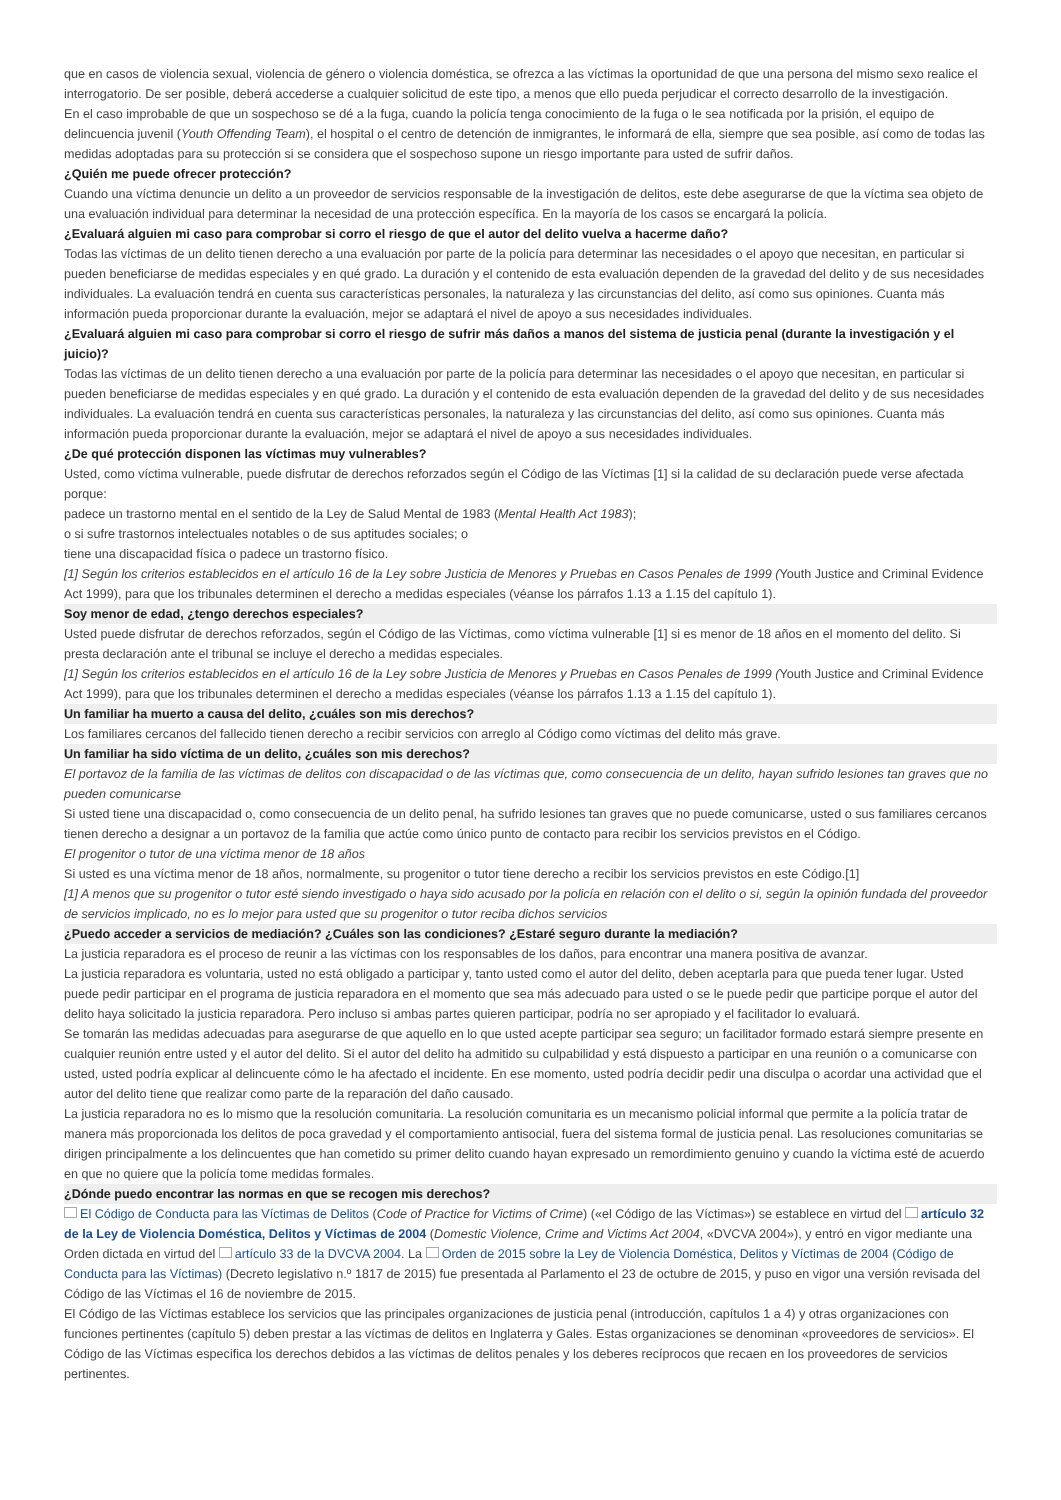que en casos de violencia sexual, violencia de género o violencia doméstica, se ofrezca a las víctimas la oportunidad de que una persona del mismo sexo realice el interrogatorio. De ser posible, deberá accederse a cualquier solicitud de este tipo, a menos que ello pueda perjudicar el correcto desarrollo de la investigación.
En el caso improbable de que un sospechoso se dé a la fuga, cuando la policía tenga conocimiento de la fuga o le sea notificada por la prisión, el equipo de delincuencia juvenil (Youth Offending Team), el hospital o el centro de detención de inmigrantes, le informará de ella, siempre que sea posible, así como de todas las medidas adoptadas para su protección si se considera que el sospechoso supone un riesgo importante para usted de sufrir daños.
¿Quién me puede ofrecer protección?
Cuando una víctima denuncie un delito a un proveedor de servicios responsable de la investigación de delitos, este debe asegurarse de que la víctima sea objeto de una evaluación individual para determinar la necesidad de una protección específica. En la mayoría de los casos se encargará la policía.
¿Evaluará alguien mi caso para comprobar si corro el riesgo de que el autor del delito vuelva a hacerme daño?
Todas las víctimas de un delito tienen derecho a una evaluación por parte de la policía para determinar las necesidades o el apoyo que necesitan, en particular si pueden beneficiarse de medidas especiales y en qué grado. La duración y el contenido de esta evaluación dependen de la gravedad del delito y de sus necesidades individuales. La evaluación tendrá en cuenta sus características personales, la naturaleza y las circunstancias del delito, así como sus opiniones. Cuanta más información pueda proporcionar durante la evaluación, mejor se adaptará el nivel de apoyo a sus necesidades individuales.
¿Evaluará alguien mi caso para comprobar si corro el riesgo de sufrir más daños a manos del sistema de justicia penal (durante la investigación y el juicio)?
Todas las víctimas de un delito tienen derecho a una evaluación por parte de la policía para determinar las necesidades o el apoyo que necesitan, en particular si pueden beneficiarse de medidas especiales y en qué grado. La duración y el contenido de esta evaluación dependen de la gravedad del delito y de sus necesidades individuales. La evaluación tendrá en cuenta sus características personales, la naturaleza y las circunstancias del delito, así como sus opiniones. Cuanta más información pueda proporcionar durante la evaluación, mejor se adaptará el nivel de apoyo a sus necesidades individuales.
¿De qué protección disponen las víctimas muy vulnerables?
Usted, como víctima vulnerable, puede disfrutar de derechos reforzados según el Código de las Víctimas [1] si la calidad de su declaración puede verse afectada porque:
padece un trastorno mental en el sentido de la Ley de Salud Mental de 1983 (Mental Health Act 1983);
o si sufre trastornos intelectuales notables o de sus aptitudes sociales; o
tiene una discapacidad física o padece un trastorno físico.
[1] Según los criterios establecidos en el artículo 16 de la Ley sobre Justicia de Menores y Pruebas en Casos Penales de 1999 (Youth Justice and Criminal Evidence Act 1999), para que los tribunales determinen el derecho a medidas especiales (véanse los párrafos 1.13 a 1.15 del capítulo 1).
Soy menor de edad, ¿tengo derechos especiales?
Usted puede disfrutar de derechos reforzados, según el Código de las Víctimas, como víctima vulnerable [1] si es menor de 18 años en el momento del delito. Si presta declaración ante el tribunal se incluye el derecho a medidas especiales.
[1] Según los criterios establecidos en el artículo 16 de la Ley sobre Justicia de Menores y Pruebas en Casos Penales de 1999 (Youth Justice and Criminal Evidence Act 1999), para que los tribunales determinen el derecho a medidas especiales (véanse los párrafos 1.13 a 1.15 del capítulo 1).
Un familiar ha muerto a causa del delito, ¿cuáles son mis derechos?
Los familiares cercanos del fallecido tienen derecho a recibir servicios con arreglo al Código como víctimas del delito más grave.
Un familiar ha sido víctima de un delito, ¿cuáles son mis derechos?
El portavoz de la familia de las víctimas de delitos con discapacidad o de las víctimas que, como consecuencia de un delito, hayan sufrido lesiones tan graves que no pueden comunicarse
Si usted tiene una discapacidad o, como consecuencia de un delito penal, ha sufrido lesiones tan graves que no puede comunicarse, usted o sus familiares cercanos tienen derecho a designar a un portavoz de la familia que actúe como único punto de contacto para recibir los servicios previstos en el Código.
El progenitor o tutor de una víctima menor de 18 años
Si usted es una víctima menor de 18 años, normalmente, su progenitor o tutor tiene derecho a recibir los servicios previstos en este Código.[1]
[1] A menos que su progenitor o tutor esté siendo investigado o haya sido acusado por la policía en relación con el delito o si, según la opinión fundada del proveedor de servicios implicado, no es lo mejor para usted que su progenitor o tutor reciba dichos servicios
¿Puedo acceder a servicios de mediación? ¿Cuáles son las condiciones? ¿Estaré seguro durante la mediación?
La justicia reparadora es el proceso de reunir a las víctimas con los responsables de los daños, para encontrar una manera positiva de avanzar.
La justicia reparadora es voluntaria, usted no está obligado a participar y, tanto usted como el autor del delito, deben aceptarla para que pueda tener lugar. Usted puede pedir participar en el programa de justicia reparadora en el momento que sea más adecuado para usted o se le puede pedir que participe porque el autor del delito haya solicitado la justicia reparadora. Pero incluso si ambas partes quieren participar, podría no ser apropiado y el facilitador lo evaluará.
Se tomarán las medidas adecuadas para asegurarse de que aquello en lo que usted acepte participar sea seguro; un facilitador formado estará siempre presente en cualquier reunión entre usted y el autor del delito. Si el autor del delito ha admitido su culpabilidad y está dispuesto a participar en una reunión o a comunicarse con usted, usted podría explicar al delincuente cómo le ha afectado el incidente. En ese momento, usted podría decidir pedir una disculpa o acordar una actividad que el autor del delito tiene que realizar como parte de la reparación del daño causado.
La justicia reparadora no es lo mismo que la resolución comunitaria. La resolución comunitaria es un mecanismo policial informal que permite a la policía tratar de manera más proporcionada los delitos de poca gravedad y el comportamiento antisocial, fuera del sistema formal de justicia penal. Las resoluciones comunitarias se dirigen principalmente a los delincuentes que han cometido su primer delito cuando hayan expresado un remordimiento genuino y cuando la víctima esté de acuerdo en que no quiere que la policía tome medidas formales.
¿Dónde puedo encontrar las normas en que se recogen mis derechos?
El Código de Conducta para las Víctimas de Delitos (Code of Practice for Victims of Crime) («el Código de las Víctimas») se establece en virtud del artículo 32 de la Ley de Violencia Doméstica, Delitos y Víctimas de 2004 (Domestic Violence, Crime and Victims Act 2004, «DVCVA 2004»), y entró en vigor mediante una Orden dictada en virtud del artículo 33 de la DVCVA 2004. La Orden de 2015 sobre la Ley de Violencia Doméstica, Delitos y Víctimas de 2004 (Código de Conducta para las Víctimas) (Decreto legislativo n.º 1817 de 2015) fue presentada al Parlamento el 23 de octubre de 2015, y puso en vigor una versión revisada del Código de las Víctimas el 16 de noviembre de 2015.
El Código de las Víctimas establece los servicios que las principales organizaciones de justicia penal (introducción, capítulos 1 a 4) y otras organizaciones con funciones pertinentes (capítulo 5) deben prestar a las víctimas de delitos en Inglaterra y Gales. Estas organizaciones se denominan «proveedores de servicios». El Código de las Víctimas especifica los derechos debidos a las víctimas de delitos penales y los deberes recíprocos que recaen en los proveedores de servicios pertinentes.